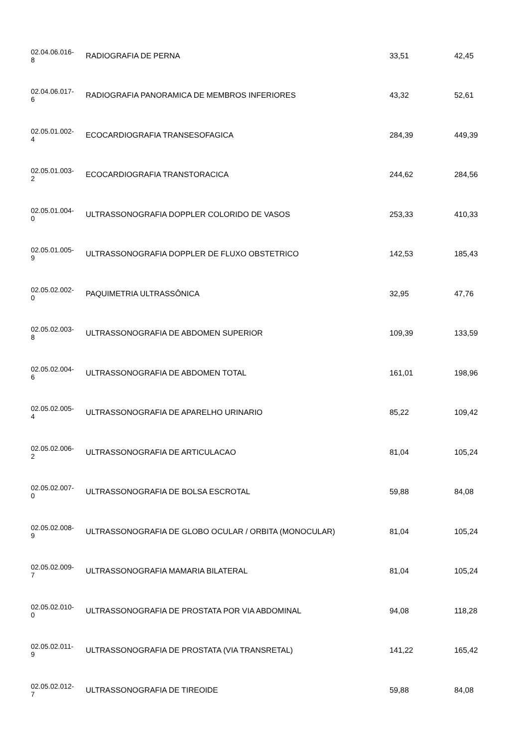| 02.04.06.016- 8 | RADIOGRAFIA DE PERNA | 33,51 | 42,45 |
| 02.04.06.017- 6 | RADIOGRAFIA PANORAMICA DE MEMBROS INFERIORES | 43,32 | 52,61 |
| 02.05.01.002- 4 | ECOCARDIOGRAFIA TRANSESOFAGICA | 284,39 | 449,39 |
| 02.05.01.003- 2 | ECOCARDIOGRAFIA TRANSTORACICA | 244,62 | 284,56 |
| 02.05.01.004- 0 | ULTRASSONOGRAFIA DOPPLER COLORIDO DE VASOS | 253,33 | 410,33 |
| 02.05.01.005- 9 | ULTRASSONOGRAFIA DOPPLER DE FLUXO OBSTETRICO | 142,53 | 185,43 |
| 02.05.02.002- 0 | PAQUIMETRIA ULTRASSÔNICA | 32,95 | 47,76 |
| 02.05.02.003- 8 | ULTRASSONOGRAFIA DE ABDOMEN SUPERIOR | 109,39 | 133,59 |
| 02.05.02.004- 6 | ULTRASSONOGRAFIA DE ABDOMEN TOTAL | 161,01 | 198,96 |
| 02.05.02.005- 4 | ULTRASSONOGRAFIA DE APARELHO URINARIO | 85,22 | 109,42 |
| 02.05.02.006- 2 | ULTRASSONOGRAFIA DE ARTICULACAO | 81,04 | 105,24 |
| 02.05.02.007- 0 | ULTRASSONOGRAFIA DE BOLSA ESCROTAL | 59,88 | 84,08 |
| 02.05.02.008- 9 | ULTRASSONOGRAFIA DE GLOBO OCULAR / ORBITA (MONOCULAR) | 81,04 | 105,24 |
| 02.05.02.009- 7 | ULTRASSONOGRAFIA MAMARIA BILATERAL | 81,04 | 105,24 |
| 02.05.02.010- 0 | ULTRASSONOGRAFIA DE PROSTATA POR VIA ABDOMINAL | 94,08 | 118,28 |
| 02.05.02.011- 9 | ULTRASSONOGRAFIA DE PROSTATA (VIA TRANSRETAL) | 141,22 | 165,42 |
| 02.05.02.012- 7 | ULTRASSONOGRAFIA DE TIREOIDE | 59,88 | 84,08 |